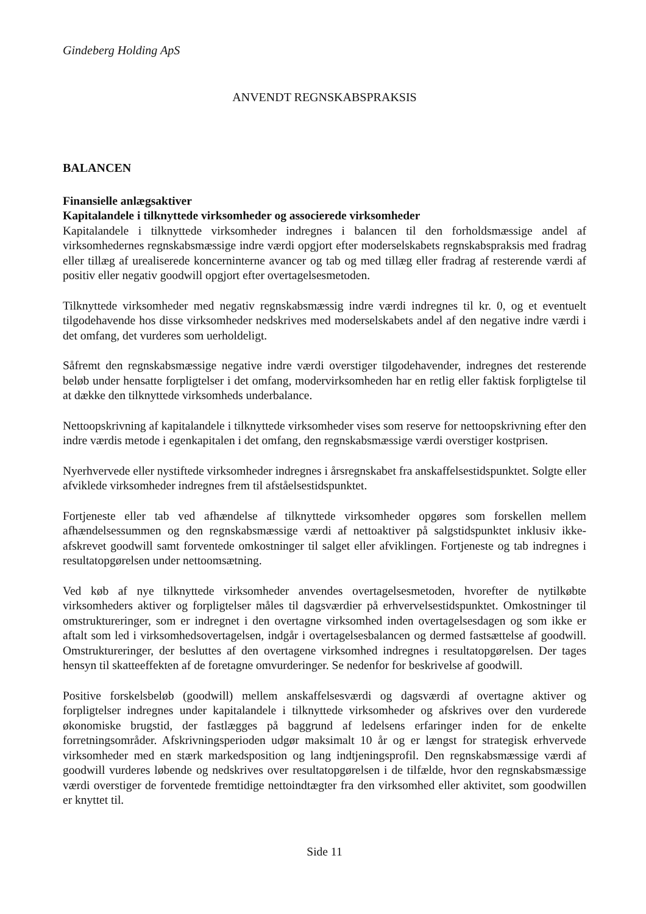Gindeberg Holding ApS
ANVENDT REGNSKABSPRAKSIS
BALANCEN
Finansielle anlægsaktiver
Kapitalandele i tilknyttede virksomheder og associerede virksomheder
Kapitalandele i tilknyttede virksomheder indregnes i balancen til den forholdsmæssige andel af virksomhedernes regnskabsmæssige indre værdi opgjort efter moderselskabets regnskabspraksis med fradrag eller tillæg af urealiserede koncerninterne avancer og tab og med tillæg eller fradrag af resterende værdi af positiv eller negativ goodwill opgjort efter overtagelsesmetoden.
Tilknyttede virksomheder med negativ regnskabsmæssig indre værdi indregnes til kr. 0, og et eventuelt tilgodehavende hos disse virksomheder nedskrives med moderselskabets andel af den negative indre værdi i det omfang, det vurderes som uerholdeligt.
Såfremt den regnskabsmæssige negative indre værdi overstiger tilgodehavender, indregnes det resterende beløb under hensatte forpligtelser i det omfang, modervirksomheden har en retlig eller faktisk forpligtelse til at dække den tilknyttede virksomheds underbalance.
Nettoopskrivning af kapitalandele i tilknyttede virksomheder vises som reserve for nettoopskrivning efter den indre værdis metode i egenkapitalen i det omfang, den regnskabsmæssige værdi overstiger kostprisen.
Nyerhvervede eller nystiftede virksomheder indregnes i årsregnskabet fra anskaffelsestidspunktet. Solgte eller afviklede virksomheder indregnes frem til afståelsestidspunktet.
Fortjeneste eller tab ved afhændelse af tilknyttede virksomheder opgøres som forskellen mellem afhændelsessummen og den regnskabsmæssige værdi af nettoaktiver på salgstidspunktet inklusiv ikke-afskrevet goodwill samt forventede omkostninger til salget eller afviklingen. Fortjeneste og tab indregnes i resultatopgørelsen under nettoomsætning.
Ved køb af nye tilknyttede virksomheder anvendes overtagelsesmetoden, hvorefter de nytilkøbte virksomheders aktiver og forpligtelser måles til dagsværdier på erhvervelsestidspunktet. Omkostninger til omstruktureringer, som er indregnet i den overtagne virksomhed inden overtagelsesdagen og som ikke er aftalt som led i virksomhedsovertagelsen, indgår i overtagelsesbalancen og dermed fastsættelse af goodwill. Omstruktureringer, der besluttes af den overtagene virksomhed indregnes i resultatopgørelsen. Der tages hensyn til skatteeffekten af de foretagne omvurderinger. Se nedenfor for beskrivelse af goodwill.
Positive forskelsbeløb (goodwill) mellem anskaffelsesværdi og dagsværdi af overtagne aktiver og forpligtelser indregnes under kapitalandele i tilknyttede virksomheder og afskrives over den vurderede økonomiske brugstid, der fastlægges på baggrund af ledelsens erfaringer inden for de enkelte forretningsområder. Afskrivningsperioden udgør maksimalt 10 år og er længst for strategisk erhvervede virksomheder med en stærk markedsposition og lang indtjeningsprofil. Den regnskabsmæssige værdi af goodwill vurderes løbende og nedskrives over resultatopgørelsen i de tilfælde, hvor den regnskabsmæssige værdi overstiger de forventede fremtidige nettoindtægter fra den virksomhed eller aktivitet, som goodwillen er knyttet til.
Side 11